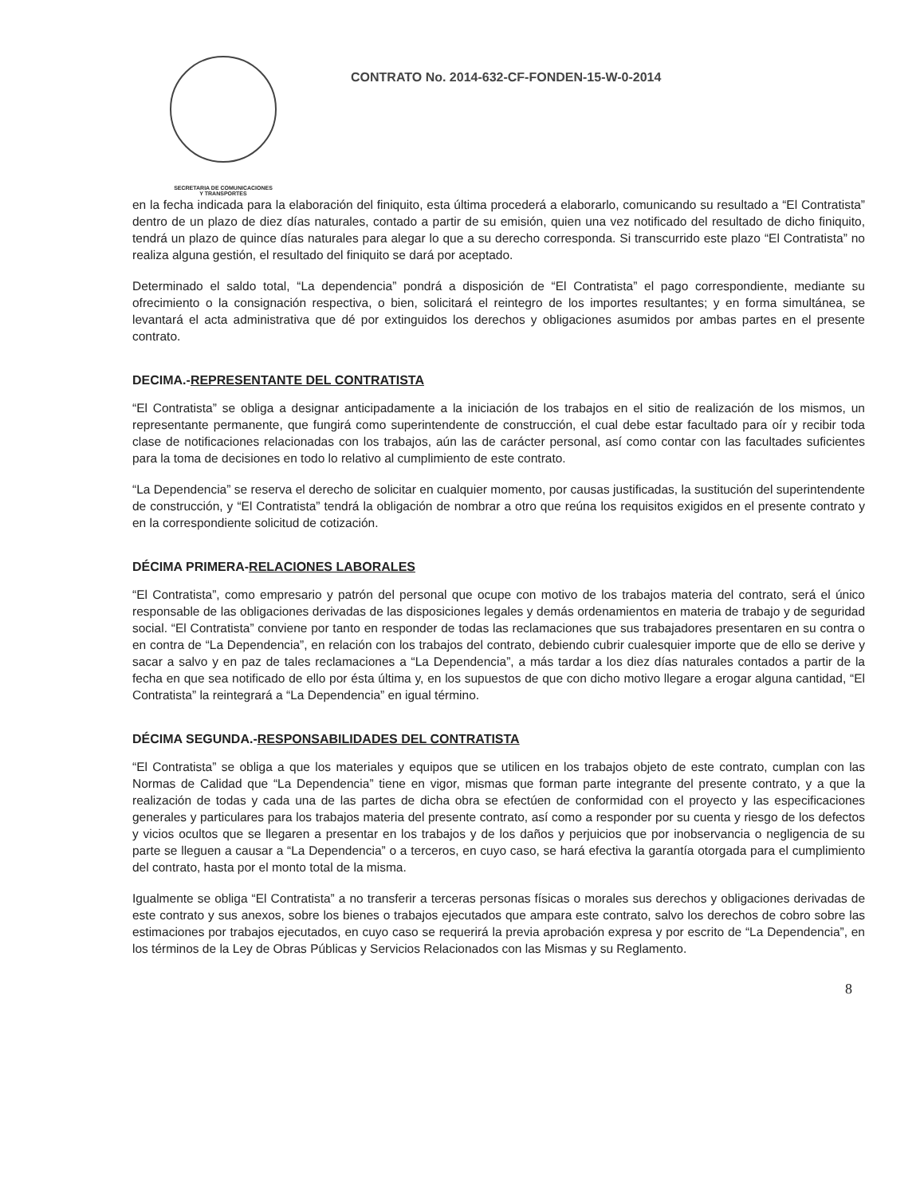SECRETARIA DE COMUNICACIONES
Y TRANSPORTES
CONTRATO No. 2014-632-CF-FONDEN-15-W-0-2014
en la fecha indicada para la elaboración del finiquito, esta última procederá a elaborarlo, comunicando su resultado a “El Contratista” dentro de un plazo de diez días naturales, contado a partir de su emisión, quien una vez notificado del resultado de dicho finiquito, tendrá un plazo de quince días naturales para alegar lo que a su derecho corresponda. Si transcurrido este plazo “El Contratista” no realiza alguna gestión, el resultado del finiquito se dará por aceptado.
Determinado el saldo total, “La dependencia” pondrá a disposición de “El Contratista” el pago correspondiente, mediante su ofrecimiento o la consignación respectiva, o bien, solicitará el reintegro de los importes resultantes; y en forma simultánea, se levantará el acta administrativa que dé por extinguidos los derechos y obligaciones asumidos por ambas partes en el presente contrato.
DECIMA.-REPRESENTANTE DEL CONTRATISTA
“El Contratista” se obliga a designar anticipadamente a la iniciación de los trabajos en el sitio de realización de los mismos, un representante permanente, que fungirá como superintendente de construcción, el cual debe estar facultado para oír y recibir toda clase de notificaciones relacionadas con los trabajos, aún las de carácter personal, así como contar con las facultades suficientes para la toma de decisiones en todo lo relativo al cumplimiento de este contrato.
“La Dependencia” se reserva el derecho de solicitar en cualquier momento, por causas justificadas, la sustitución del superintendente de construcción, y “El Contratista” tendrá la obligación de nombrar a otro que reúna los requisitos exigidos en el presente contrato y en la correspondiente solicitud de cotización.
DÉCIMA PRIMERA-RELACIONES LABORALES
“El Contratista”, como empresario y patrón del personal que ocupe con motivo de los trabajos materia del contrato, será el único responsable de las obligaciones derivadas de las disposiciones legales y demás ordenamientos en materia de trabajo y de seguridad social. “El Contratista” conviene por tanto en responder de todas las reclamaciones que sus trabajadores presentaren en su contra o en contra de “La Dependencia”, en relación con los trabajos del contrato, debiendo cubrir cualesquier importe que de ello se derive y sacar a salvo y en paz de tales reclamaciones a “La Dependencia”, a más tardar a los diez días naturales contados a partir de la fecha en que sea notificado de ello por ésta última y, en los supuestos de que con dicho motivo llegare a erogar alguna cantidad, “El Contratista” la reintegrará a “La Dependencia” en igual término.
DÉCIMA SEGUNDA.-RESPONSABILIDADES DEL CONTRATISTA
“El Contratista” se obliga a que los materiales y equipos que se utilicen en los trabajos objeto de este contrato, cumplan con las Normas de Calidad que “La Dependencia” tiene en vigor, mismas que forman parte integrante del presente contrato, y a que la realización de todas y cada una de las partes de dicha obra se efectúen de conformidad con el proyecto y las especificaciones generales y particulares para los trabajos materia del presente contrato, así como a responder por su cuenta y riesgo de los defectos y vicios ocultos que se llegaren a presentar en los trabajos y de los daños y perjuicios que por inobservancia o negligencia de su parte se lleguen a causar a “La Dependencia” o a terceros, en cuyo caso, se hará efectiva la garantía otorgada para el cumplimiento del contrato, hasta por el monto total de la misma.
Igualmente se obliga “El Contratista” a no transferir a terceras personas físicas o morales sus derechos y obligaciones derivadas de este contrato y sus anexos, sobre los bienes o trabajos ejecutados que ampara este contrato, salvo los derechos de cobro sobre las estimaciones por trabajos ejecutados, en cuyo caso se requerirá la previa aprobación expresa y por escrito de “La Dependencia”, en los términos de la Ley de Obras Públicas y Servicios Relacionados con las Mismas y su Reglamento.
8